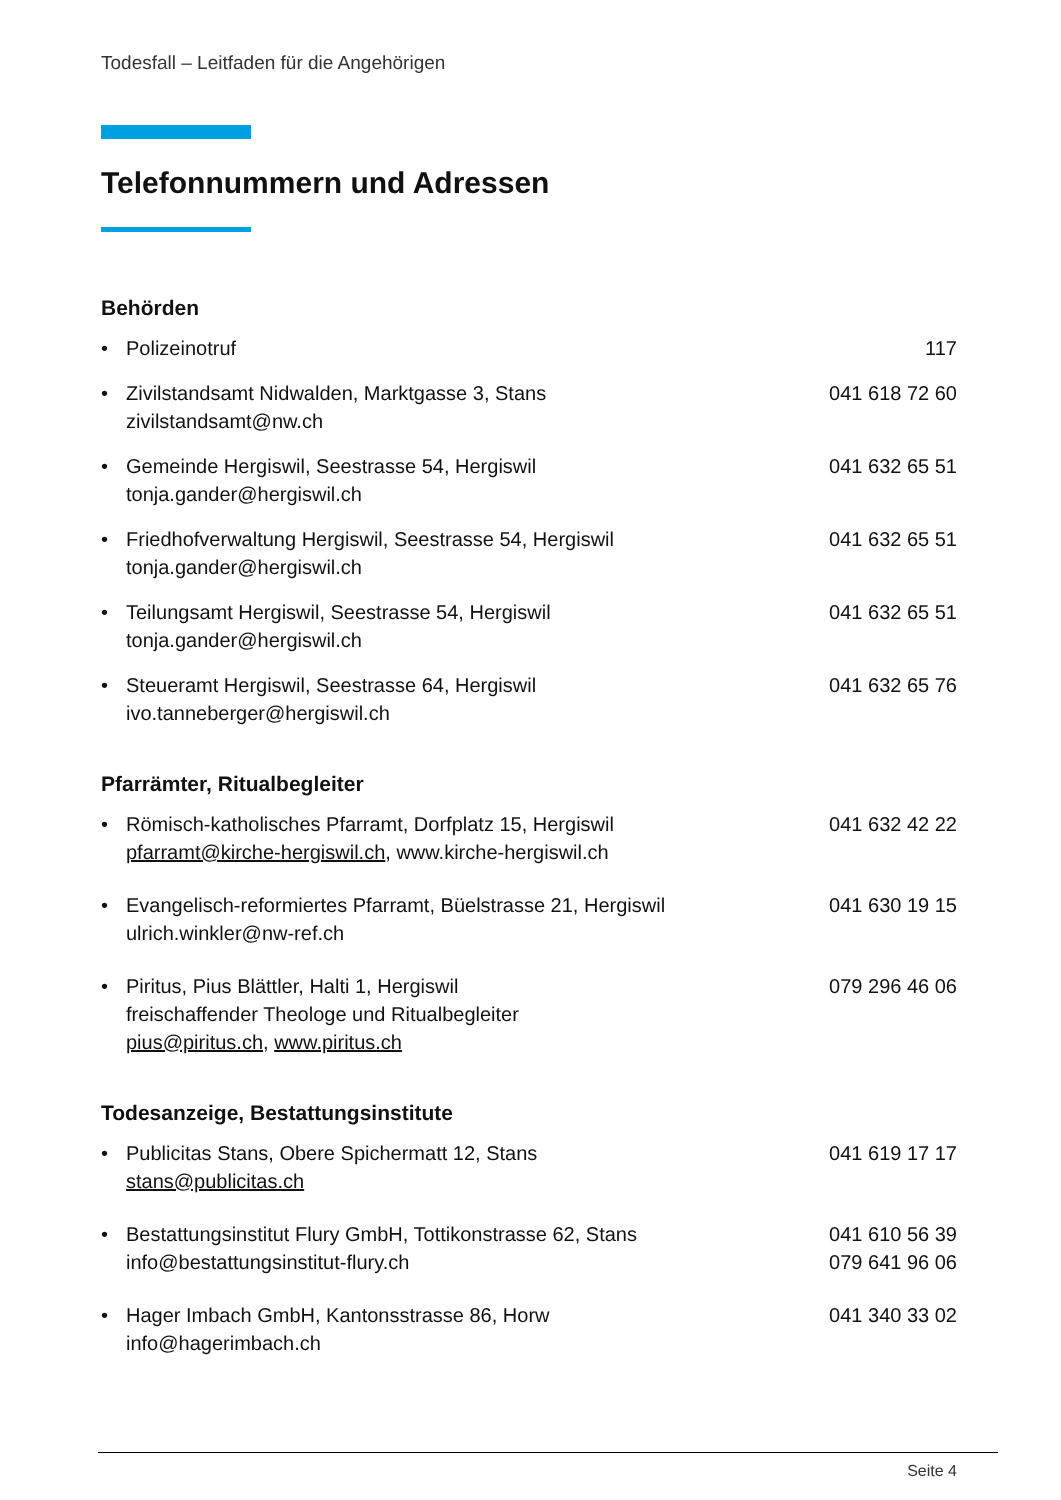Todesfall – Leitfaden für die Angehörigen
Telefonnummern und Adressen
Behörden
• Polizeinotruf 117
• Zivilstandsamt Nidwalden, Marktgasse 3, Stans
zivilstandsamt@nw.ch 041 618 72 60
• Gemeinde Hergiswil, Seestrasse 54, Hergiswil
tonja.gander@hergiswil.ch 041 632 65 51
• Friedhofverwaltung Hergiswil, Seestrasse 54, Hergiswil
tonja.gander@hergiswil.ch 041 632 65 51
• Teilungsamt Hergiswil, Seestrasse 54, Hergiswil
tonja.gander@hergiswil.ch 041 632 65 51
• Steueramt Hergiswil, Seestrasse 64, Hergiswil
ivo.tanneberger@hergiswil.ch 041 632 65 76
Pfarrämter, Ritualbegleiter
• Römisch-katholisches Pfarramt, Dorfplatz 15, Hergiswil
pfarramt@kirche-hergiswil.ch, www.kirche-hergiswil.ch 041 632 42 22
• Evangelisch-reformiertes Pfarramt, Büelstrasse 21, Hergiswil
ulrich.winkler@nw-ref.ch 041 630 19 15
• Piritus, Pius Blättler, Halti 1, Hergiswil
freischaffender Theologe und Ritualbegleiter
pius@piritus.ch, www.piritus.ch 079 296 46 06
Todesanzeige, Bestattungsinstitute
• Publicitas Stans, Obere Spichermatt 12, Stans
stans@publicitas.ch 041 619 17 17
• Bestattungsinstitut Flury GmbH, Tottikonstrasse 62, Stans
info@bestattungsinstitut-flury.ch 041 610 56 39
079 641 96 06
• Hager Imbach GmbH, Kantonsstrasse 86, Horw
info@hagerimbach.ch 041 340 33 02
Seite 4